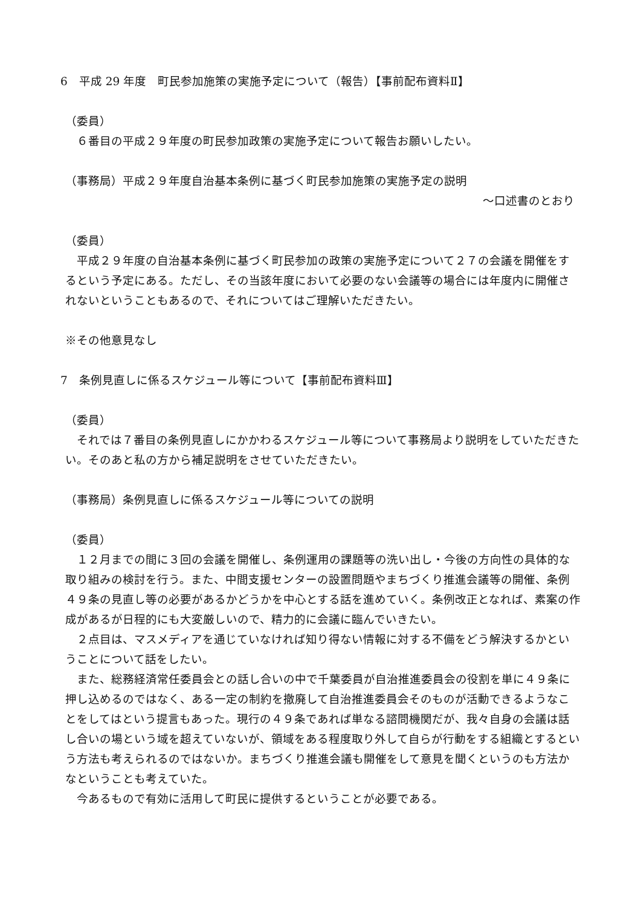6　平成 29 年度　町民参加施策の実施予定について（報告）【事前配布資料Ⅱ】
（委員）
　６番目の平成２９年度の町民参加政策の実施予定について報告お願いしたい。
（事務局）平成２９年度自治基本条例に基づく町民参加施策の実施予定の説明
～口述書のとおり
（委員）
　平成２９年度の自治基本条例に基づく町民参加の政策の実施予定について２７の会議を開催をするという予定にある。ただし、その当該年度において必要のない会議等の場合には年度内に開催されないということもあるので、それについてはご理解いただきたい。
※その他意見なし
7　条例見直しに係るスケジュール等について【事前配布資料Ⅲ】
（委員）
　それでは７番目の条例見直しにかかわるスケジュール等について事務局より説明をしていただきたい。そのあと私の方から補足説明をさせていただきたい。
（事務局）条例見直しに係るスケジュール等についての説明
（委員）
　１２月までの間に３回の会議を開催し、条例運用の課題等の洗い出し・今後の方向性の具体的な取り組みの検討を行う。また、中間支援センターの設置問題やまちづくり推進会議等の開催、条例４９条の見直し等の必要があるかどうかを中心とする話を進めていく。条例改正となれば、素案の作成があるが日程的にも大変厳しいので、精力的に会議に臨んでいきたい。
　２点目は、マスメディアを通じていなければ知り得ない情報に対する不備をどう解決するかということについて話をしたい。
　また、総務経済常任委員会との話し合いの中で千葉委員が自治推進委員会の役割を単に４９条に押し込めるのではなく、ある一定の制約を撤廃して自治推進委員会そのものが活動できるようなことをしてはという提言もあった。現行の４９条であれば単なる諮問機関だが、我々自身の会議は話し合いの場という域を超えていないが、領域をある程度取り外して自らが行動をする組織とするという方法も考えられるのではないか。まちづくり推進会議も開催をして意見を聞くというのも方法かなということも考えていた。
　今あるもので有効に活用して町民に提供するということが必要である。